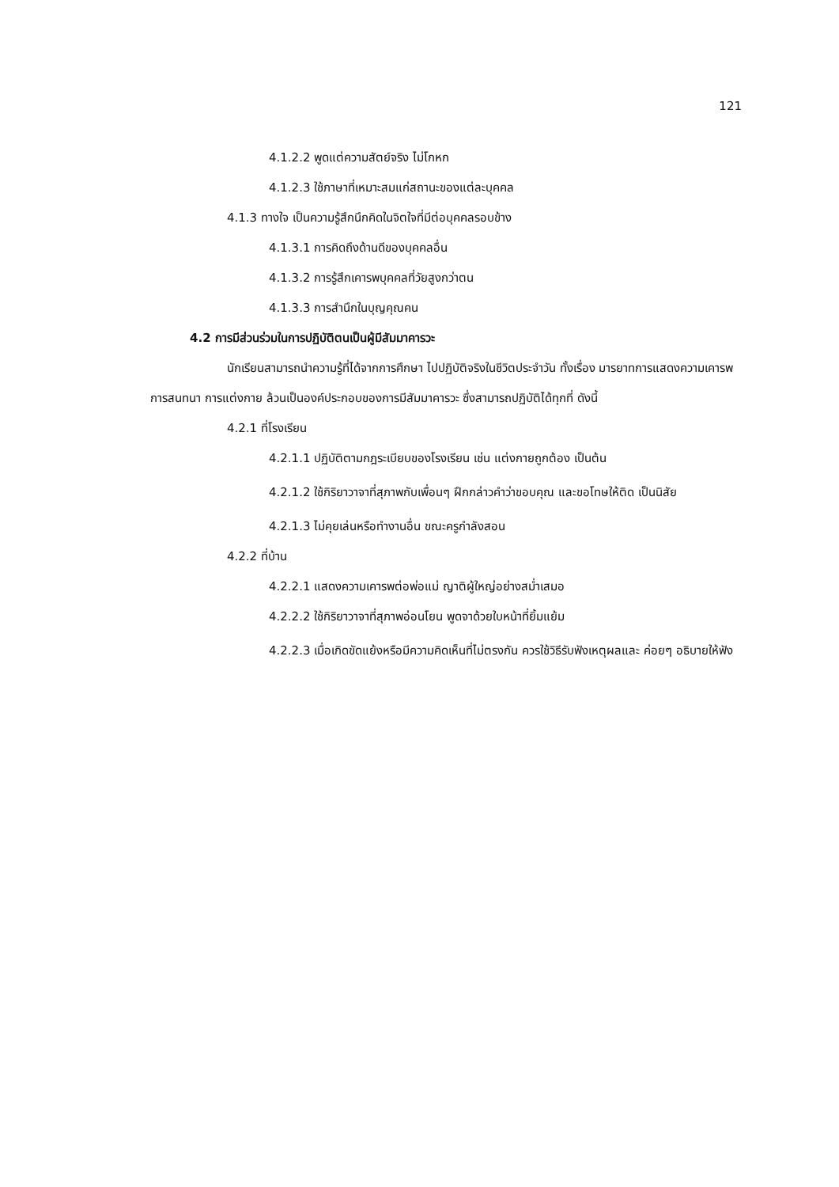121
4.1.2.2 พูดแต่ความสัตย์จริง ไม่โกหก
4.1.2.3 ใช้ภาษาที่เหมาะสมแก่สถานะของแต่ละบุคคล
4.1.3 ทางใจ เป็นความรู้สึกนึกคิดในจิตใจที่มีต่อบุคคลรอบข้าง
4.1.3.1 การคิดถึงด้านดีของบุคคลอื่น
4.1.3.2 การรู้สึกเคารพบุคคลที่วัยสูงกว่าตน
4.1.3.3 การสำนึกในบุญคุณคน
4.2 การมีส่วนร่วมในการปฏิบัติตนเป็นผู้มีสัมมาคารวะ
นักเรียนสามารถนำความรู้ที่ได้จากการศึกษา ไปปฏิบัติจริงในชีวิตประจำวัน ทั้งเรื่อง มารยาทการแสดงความเคารพ การสนทนา การแต่งกาย ล้วนเป็นองค์ประกอบของการมีสัมมาคารวะ ซึ่งสามารถปฏิบัติได้ทุกที่ ดังนี้
4.2.1 ที่โรงเรียน
4.2.1.1 ปฏิบัติตามกฎระเบียบของโรงเรียน เช่น แต่งกายถูกต้อง เป็นต้น
4.2.1.2 ใช้กิริยาวาจาที่สุภาพกับเพื่อนๆ ฝึกกล่าวคำว่าขอบคุณ และขอโทษให้ติด เป็นนิสัย
4.2.1.3 ไม่คุยเล่นหรือทำงานอื่น ขณะครูกำลังสอน
4.2.2 ที่บ้าน
4.2.2.1 แสดงความเคารพต่อพ่อแม่ ญาติผู้ใหญ่อย่างสม่ำเสมอ
4.2.2.2 ใช้กิริยาวาจาที่สุภาพอ่อนโยน พูดจาด้วยใบหน้าที่ยิ้มแย้ม
4.2.2.3 เมื่อเกิดขัดแย้งหรือมีความคิดเห็นที่ไม่ตรงกัน ควรใช้วิธีรับฟังเหตุผลและ ค่อยๆ อธิบายให้ฟัง